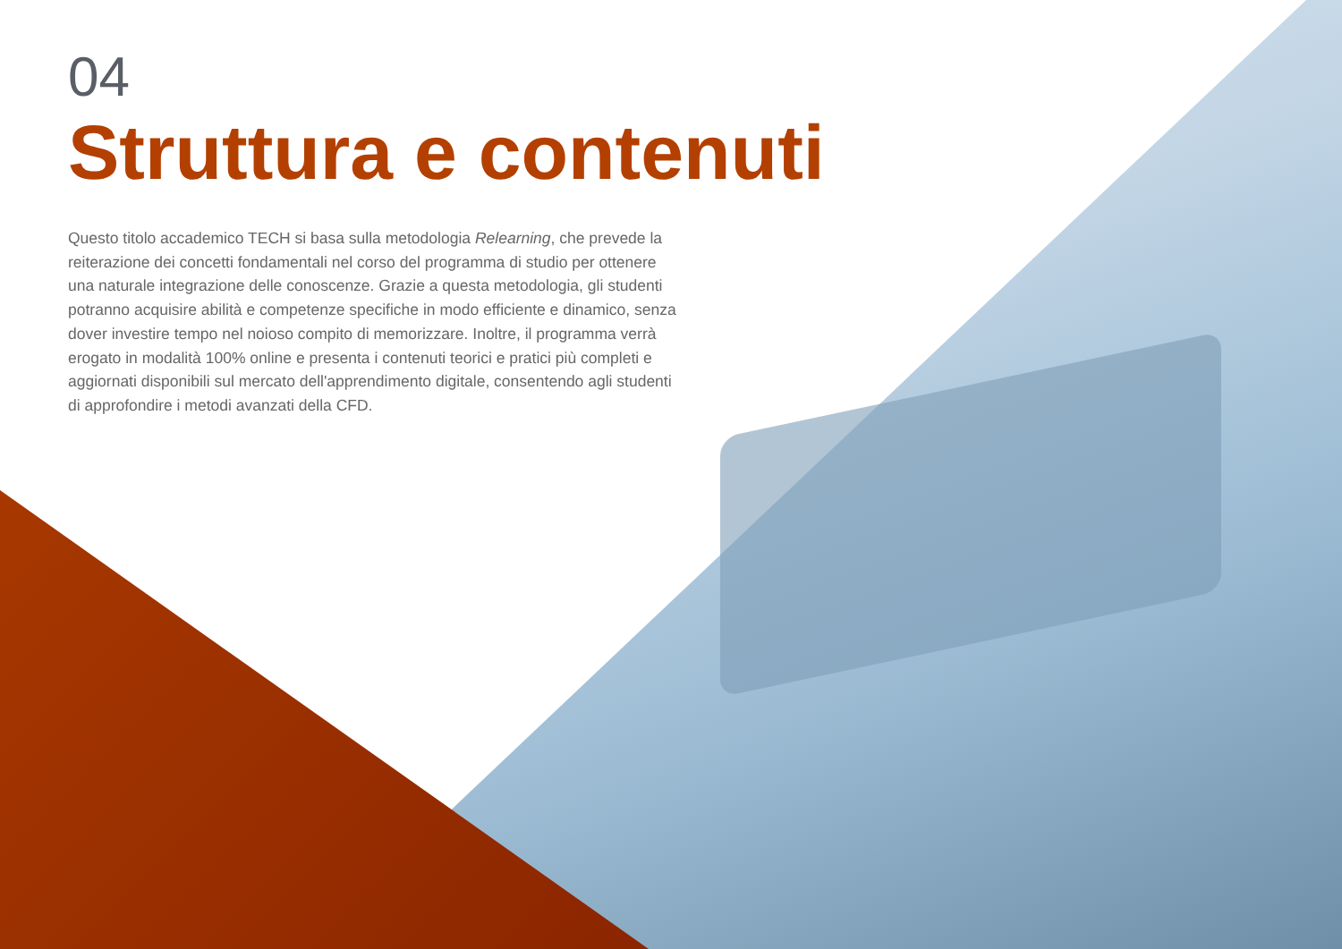04
Struttura e contenuti
Questo titolo accademico TECH si basa sulla metodologia Relearning, che prevede la reiterazione dei concetti fondamentali nel corso del programma di studio per ottenere una naturale integrazione delle conoscenze. Grazie a questa metodologia, gli studenti potranno acquisire abilità e competenze specifiche in modo efficiente e dinamico, senza dover investire tempo nel noioso compito di memorizzare. Inoltre, il programma verrà erogato in modalità 100% online e presenta i contenuti teorici e pratici più completi e aggiornati disponibili sul mercato dell'apprendimento digitale, consentendo agli studenti di approfondire i metodi avanzati della CFD.